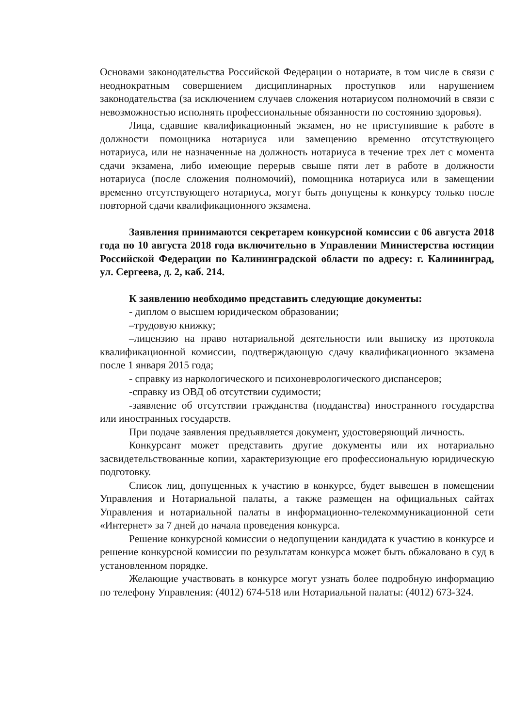Основами законодательства Российской Федерации о нотариате, в том числе в связи с неоднократным совершением дисциплинарных проступков или нарушением законодательства (за исключением случаев сложения нотариусом полномочий в связи с невозможностью исполнять профессиональные обязанности по состоянию здоровья).
Лица, сдавшие квалификационный экзамен, но не приступившие к работе в должности помощника нотариуса или замещению временно отсутствующего нотариуса, или не назначенные на должность нотариуса в течение трех лет с момента сдачи экзамена, либо имеющие перерыв свыше пяти лет в работе в должности нотариуса (после сложения полномочий), помощника нотариуса или в замещении временно отсутствующего нотариуса, могут быть допущены к конкурсу только после повторной сдачи квалификационного экзамена.
Заявления принимаются секретарем конкурсной комиссии с 06 августа 2018 года по 10 августа 2018 года включительно в Управлении Министерства юстиции Российской Федерации по Калининградской области по адресу: г. Калининград, ул. Сергеева, д. 2, каб. 214.
К заявлению необходимо представить следующие документы:
- диплом о высшем юридическом образовании;
–трудовую книжку;
–лицензию на право нотариальной деятельности или выписку из протокола квалификационной комиссии, подтверждающую сдачу квалификационного экзамена после 1 января 2015 года;
- справку из наркологического и психоневрологического диспансеров;
-справку из ОВД об отсутствии судимости;
-заявление об отсутствии гражданства (подданства) иностранного государства или иностранных государств.
При подаче заявления предъявляется документ, удостоверяющий личность.
Конкурсант может представить другие документы или их нотариально засвидетельствованные копии, характеризующие его профессиональную юридическую подготовку.
Список лиц, допущенных к участию в конкурсе, будет вывешен в помещении Управления и Нотариальной палаты, а также размещен на официальных сайтах Управления и нотариальной палаты в информационно-телекоммуникационной сети «Интернет» за 7 дней до начала проведения конкурса.
Решение конкурсной комиссии о недопущении кандидата к участию в конкурсе и решение конкурсной комиссии по результатам конкурса может быть обжаловано в суд в установленном порядке.
Желающие участвовать в конкурсе могут узнать более подробную информацию по телефону Управления: (4012) 674-518 или Нотариальной палаты: (4012) 673-324.